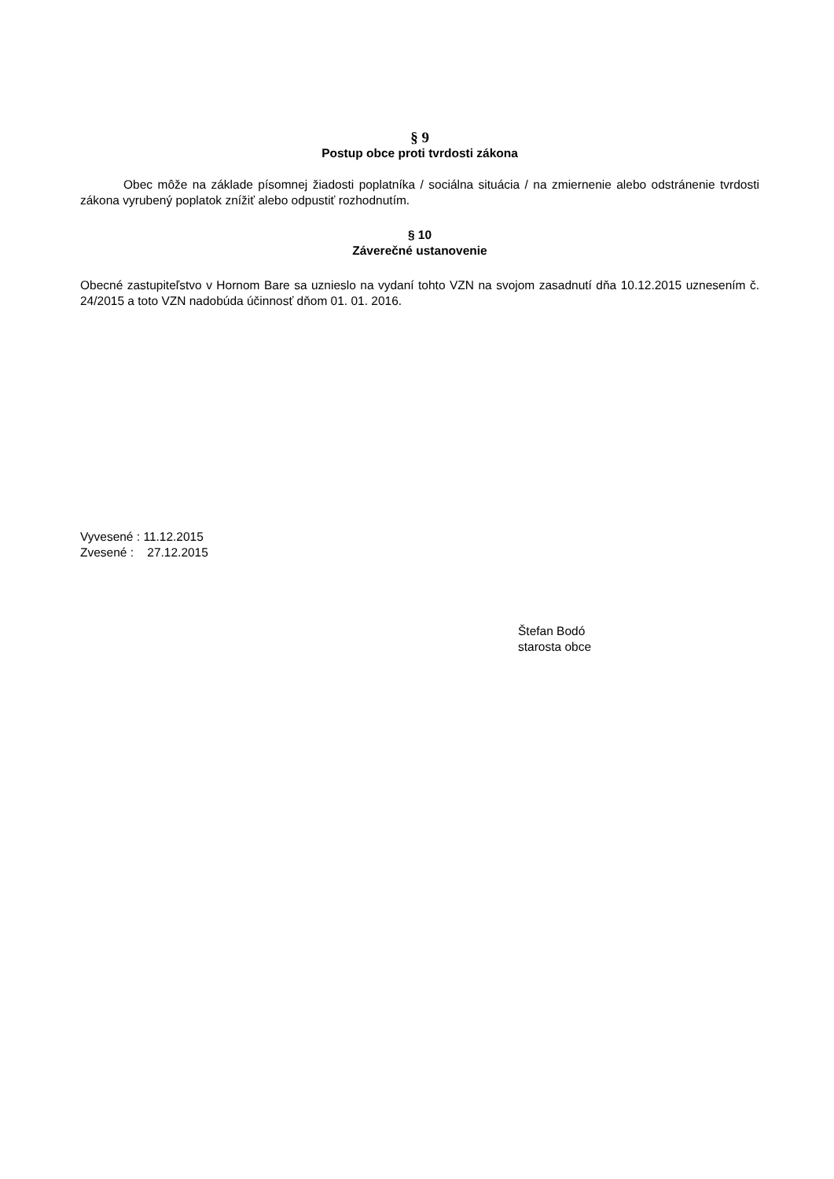§ 9
Postup obce proti tvrdosti zákona
Obec môže na základe písomnej žiadosti poplatníka / sociálna situácia / na zmiernenie alebo odstránenie tvrdosti zákona vyrubený poplatok znížiť alebo odpustiť rozhodnutím.
§ 10
Záverečné ustanovenie
Obecné zastupiteľstvo v Hornom Bare sa uznieslo na vydaní tohto VZN na svojom zasadnutí dňa 10.12.2015 uznesením č. 24/2015 a toto VZN nadobúda účinnosť dňom 01. 01. 2016.
Vyvesené : 11.12.2015
Zvesené : 27.12.2015
Štefan Bodó
starosta obce